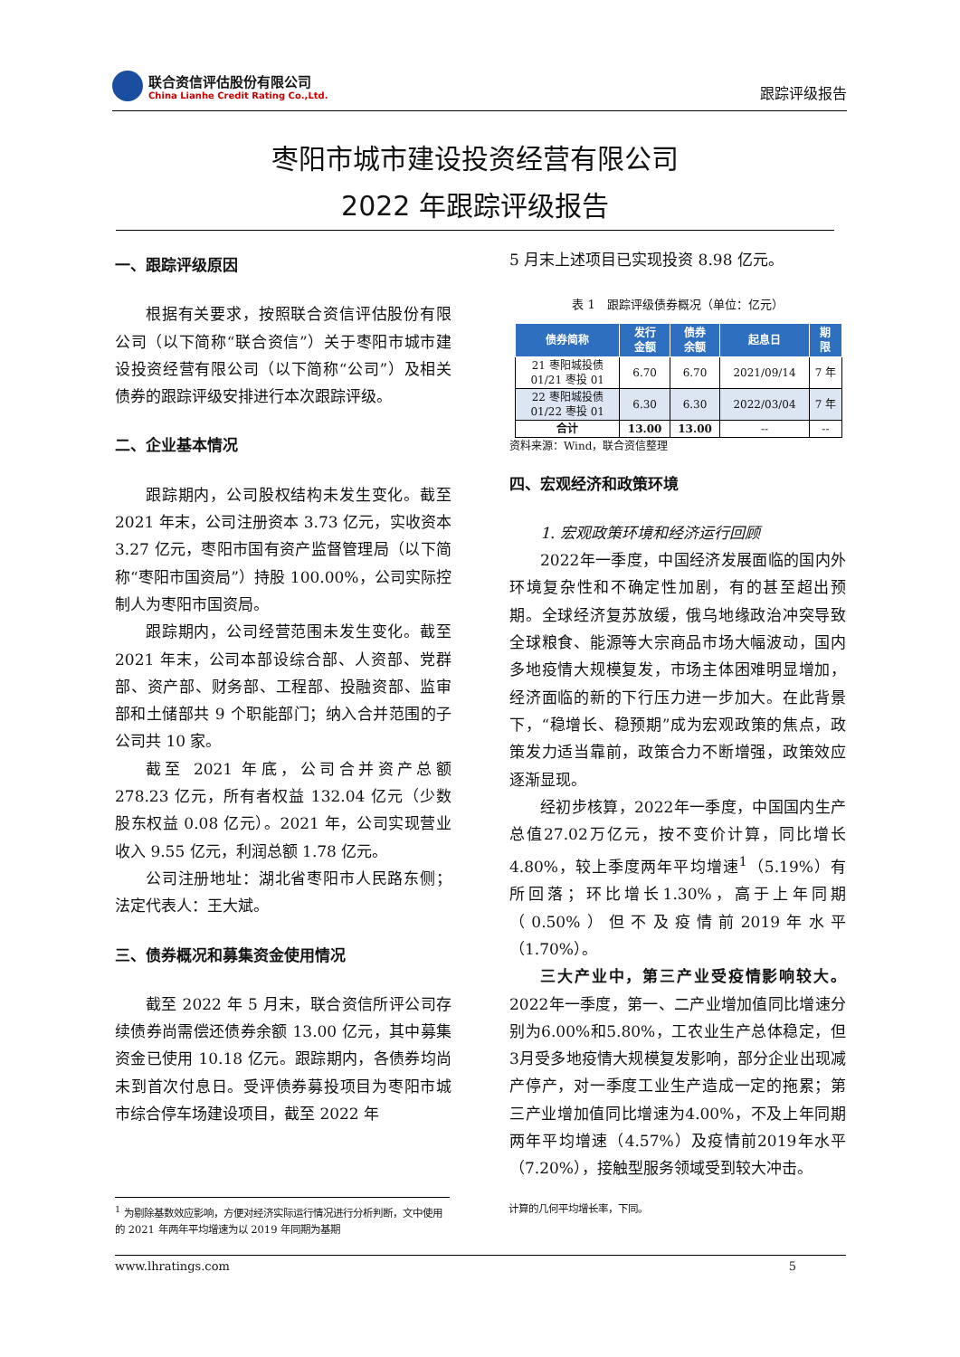联合资信评估股份有限公司
China Lianhe Credit Rating Co.,Ltd.
跟踪评级报告
枣阳市城市建设投资经营有限公司
2022 年跟踪评级报告
一、跟踪评级原因
根据有关要求，按照联合资信评估股份有限公司（以下简称“联合资信”）关于枣阳市城市建设投资经营有限公司（以下简称“公司”）及相关债券的跟踪评级安排进行本次跟踪评级。
二、企业基本情况
跟踪期内，公司股权结构未发生变化。截至 2021 年末，公司注册资本 3.73 亿元，实收资本 3.27 亿元，枣阳市国有资产监督管理局（以下简称“枣阳市国资局”）持股 100.00%，公司实际控制人为枣阳市国资局。
跟踪期内，公司经营范围未发生变化。截至 2021 年末，公司本部设综合部、人资部、党群部、资产部、财务部、工程部、投融资部、监审部和土储部共 9 个职能部门；纳入合并范围的子公司共 10 家。
截至 2021 年底，公司合并资产总额 278.23 亿元，所有者权益 132.04 亿元（少数股东权益 0.08 亿元）。2021 年，公司实现营业收入 9.55 亿元，利润总额 1.78 亿元。
公司注册地址：湖北省枣阳市人民路东侧；法定代表人：王大斌。
三、债券概况和募集资金使用情况
截至 2022 年 5 月末，联合资信所评公司存续债券尚需偿还债券余额 13.00 亿元，其中募集资金已使用 10.18 亿元。跟踪期内，各债券均尚未到首次付息日。受评债券募投项目为枣阳市城市综合停车场建设项目，截至 2022 年
5 月末上述项目已实现投资 8.98 亿元。
表 1　跟踪评级债券概况（单位：亿元）
| 债券简称 | 发行 金额 | 债券 余额 | 起息日 | 期 限 |
| --- | --- | --- | --- | --- |
| 21 枣阳城投债 01/21 枣投 01 | 6.70 | 6.70 | 2021/09/14 | 7 年 |
| 22 枣阳城投债 01/22 枣投 01 | 6.30 | 6.30 | 2022/03/04 | 7 年 |
| 合计 | 13.00 | 13.00 | -- | -- |
资料来源：Wind，联合资信整理
四、宏观经济和政策环境
1. 宏观政策环境和经济运行回顾
2022年一季度，中国经济发展面临的国内外环境复杂性和不确定性加剧，有的甚至超出预期。全球经济复苏放缓，俄乌地缘政治冲突导致全球粮食、能源等大宗商品市场大幅波动，国内多地疫情大规模复发，市场主体困难明显增加，经济面临的新的下行压力进一步加大。在此背景下，“稳增长、稳预期”成为宏观政策的焦点，政策发力适当靠前，政策合力不断增强，政策效应逐渐显现。
经初步核算，2022年一季度，中国国内生产总值27.02万亿元，按不变价计算，同比增长4.80%，较上季度两年平均增速<sup>1</sup>（5.19%）有所回落；环比增长1.30%，高于上年同期（0.50%）但不及疫情前2019年水平（1.70%）。
三大产业中，第三产业受疫情影响较大。2022年一季度，第一、二产业增加值同比增速分别为6.00%和5.80%，工农业生产总体稳定，但3月受多地疫情大规模复发影响，部分企业出现减产停产，对一季度工业生产造成一定的拖累；第三产业增加值同比增速为4.00%，不及上年同期两年平均增速（4.57%）及疫情前2019年水平（7.20%），接触型服务领域受到较大冲击。
<sup>1</sup> 为剔除基数效应影响，方便对经济实际运行情况进行分析判断，文中使用的 2021 年两年平均增速为以 2019 年同期为基期
计算的几何平均增长率，下同。
www.lhratings.com 5